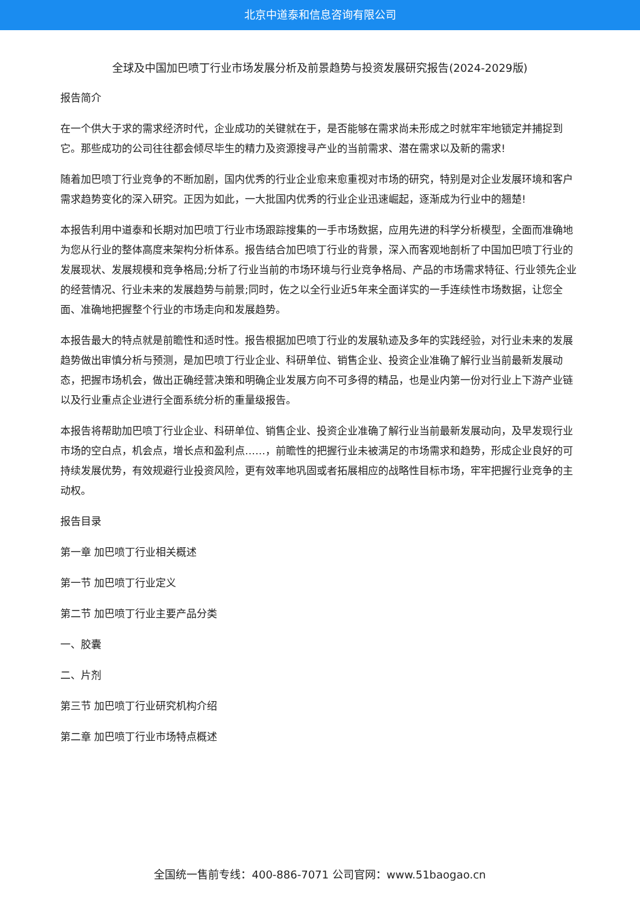北京中道泰和信息咨询有限公司
全球及中国加巴喷丁行业市场发展分析及前景趋势与投资发展研究报告(2024-2029版)
报告简介
在一个供大于求的需求经济时代，企业成功的关键就在于，是否能够在需求尚未形成之时就牢牢地锁定并捕捉到它。那些成功的公司往往都会倾尽毕生的精力及资源搜寻产业的当前需求、潜在需求以及新的需求!
随着加巴喷丁行业竞争的不断加剧，国内优秀的行业企业愈来愈重视对市场的研究，特别是对企业发展环境和客户需求趋势变化的深入研究。正因为如此，一大批国内优秀的行业企业迅速崛起，逐渐成为行业中的翘楚!
本报告利用中道泰和长期对加巴喷丁行业市场跟踪搜集的一手市场数据，应用先进的科学分析模型，全面而准确地为您从行业的整体高度来架构分析体系。报告结合加巴喷丁行业的背景，深入而客观地剖析了中国加巴喷丁行业的发展现状、发展规模和竞争格局;分析了行业当前的市场环境与行业竞争格局、产品的市场需求特征、行业领先企业的经营情况、行业未来的发展趋势与前景;同时，佐之以全行业近5年来全面详实的一手连续性市场数据，让您全面、准确地把握整个行业的市场走向和发展趋势。
本报告最大的特点就是前瞻性和适时性。报告根据加巴喷丁行业的发展轨迹及多年的实践经验，对行业未来的发展趋势做出审慎分析与预测，是加巴喷丁行业企业、科研单位、销售企业、投资企业准确了解行业当前最新发展动态，把握市场机会，做出正确经营决策和明确企业发展方向不可多得的精品，也是业内第一份对行业上下游产业链以及行业重点企业进行全面系统分析的重量级报告。
本报告将帮助加巴喷丁行业企业、科研单位、销售企业、投资企业准确了解行业当前最新发展动向，及早发现行业市场的空白点，机会点，增长点和盈利点……，前瞻性的把握行业未被满足的市场需求和趋势，形成企业良好的可持续发展优势，有效规避行业投资风险，更有效率地巩固或者拓展相应的战略性目标市场，牢牢把握行业竞争的主动权。
报告目录
第一章 加巴喷丁行业相关概述
第一节 加巴喷丁行业定义
第二节 加巴喷丁行业主要产品分类
一、胶囊
二、片剂
第三节 加巴喷丁行业研究机构介绍
第二章 加巴喷丁行业市场特点概述
全国统一售前专线：400-886-7071 公司官网：www.51baogao.cn